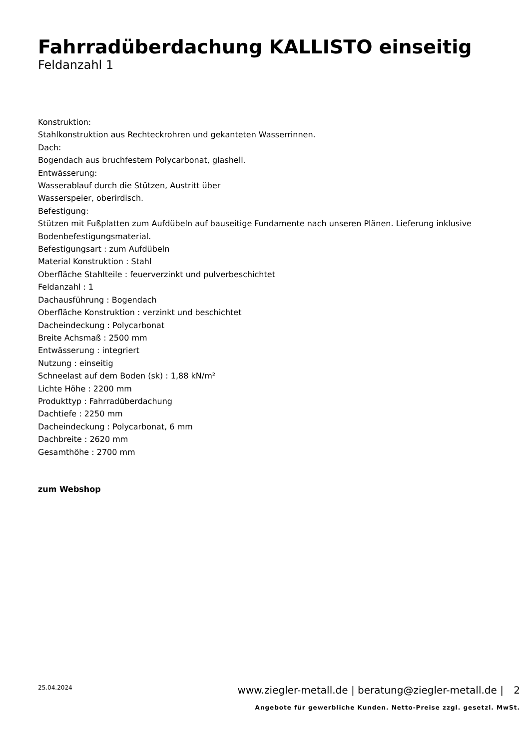Fahrradüberdachung KALLISTO einseitig
Feldanzahl 1
Konstruktion:
Stahlkonstruktion aus Rechteckrohren und gekanteten Wasserrinnen.
Dach:
Bogendach aus bruchfestem Polycarbonat, glashell.
Entwässerung:
Wasserablauf durch die Stützen, Austritt über
Wasserspeier, oberirdisch.
Befestigung:
Stützen mit Fußplatten zum Aufdübeln auf bauseitige Fundamente nach unseren Plänen. Lieferung inklusive
Bodenbefestigungsmaterial.
Befestigungsart : zum Aufdübeln
Material Konstruktion : Stahl
Oberfläche Stahlteile : feuerverzinkt und pulverbeschichtet
Feldanzahl : 1
Dachausführung : Bogendach
Oberfläche Konstruktion : verzinkt und beschichtet
Dacheindeckung : Polycarbonat
Breite Achsmaß : 2500 mm
Entwässerung : integriert
Nutzung : einseitig
Schneelast auf dem Boden (sk) : 1,88 kN/m²
Lichte Höhe : 2200 mm
Produkttyp : Fahrradüberdachung
Dachtiefe : 2250 mm
Dacheindeckung : Polycarbonat, 6 mm
Dachbreite : 2620 mm
Gesamthöhe : 2700 mm
zum Webshop
25.04.2024
www.ziegler-metall.de | beratung@ziegler-metall.de | 2
Angebote für gewerbliche Kunden. Netto-Preise zzgl. gesetzl. MwSt.